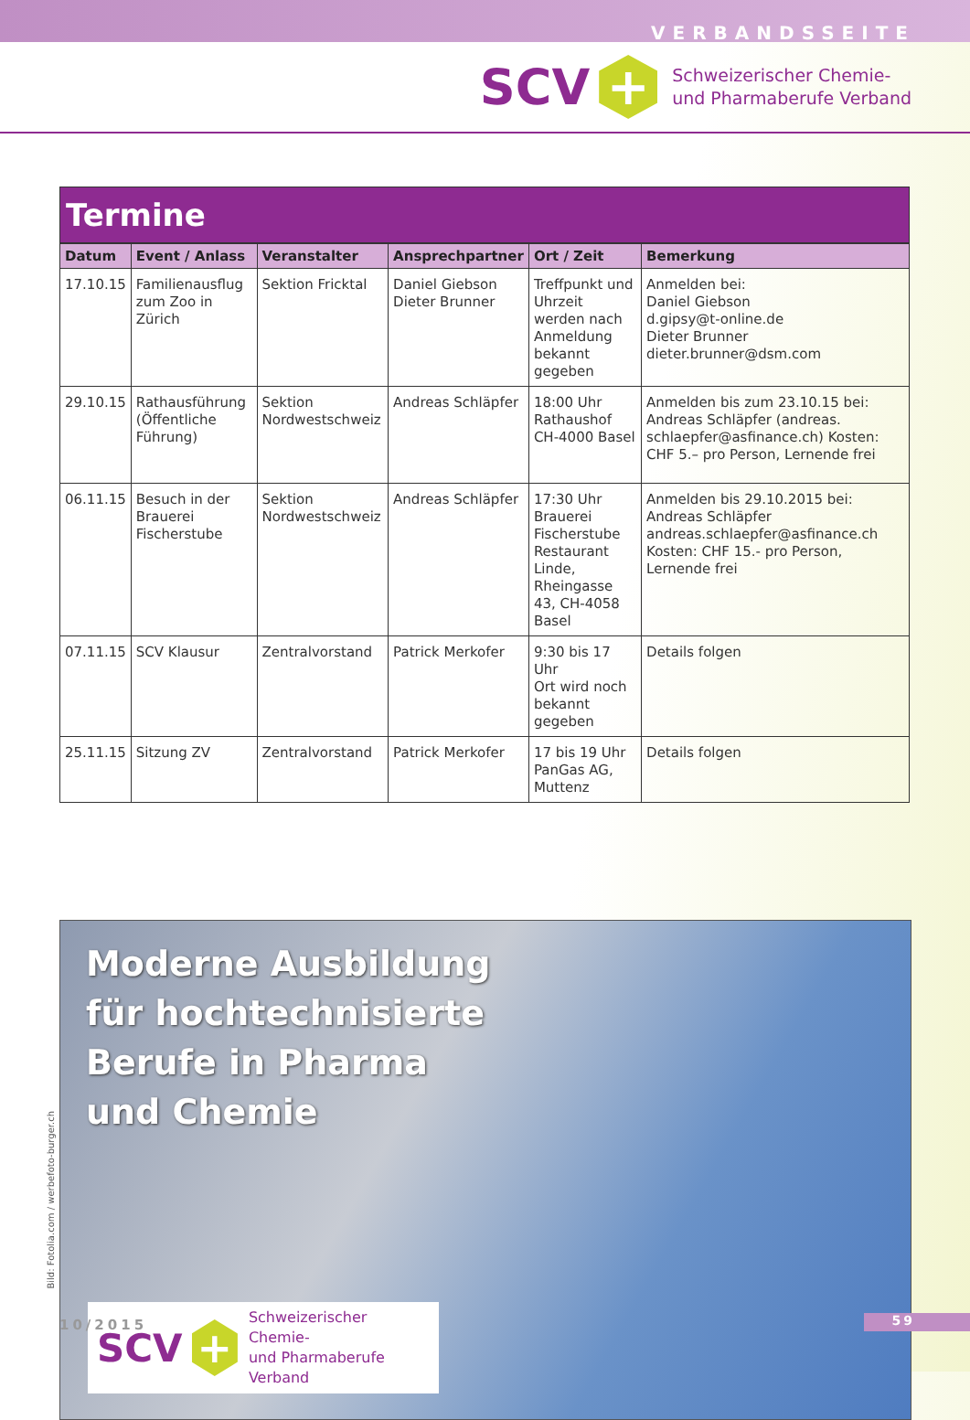VERBANDSSEITE
SCV
+
Schweizerischer Chemie-
und Pharmaberufe Verband
Termine
| Datum | Event / Anlass | Veranstalter | Ansprechpartner | Ort / Zeit | Bemerkung |
| --- | --- | --- | --- | --- | --- |
| 17.10.15 | Familienausflug zum Zoo in Zürich | Sektion Fricktal | Daniel Giebson Dieter Brunner | Treffpunkt und Uhrzeit werden nach Anmeldung bekannt gegeben | Anmelden bei: Daniel Giebson d.gipsy@t-online.de Dieter Brunner dieter.brunner@dsm.com |
| 29.10.15 | Rathausführung (Öffentliche Führung) | Sektion Nordwestschweiz | Andreas Schläpfer | 18:00 Uhr Rathaushof CH-4000 Basel | Anmelden bis zum 23.10.15 bei: Andreas Schläpfer (andreas. schlaepfer@asfinance.ch) Kosten: CHF 5.– pro Person, Lernende frei |
| 06.11.15 | Besuch in der Brauerei Fischerstube | Sektion Nordwestschweiz | Andreas Schläpfer | 17:30 Uhr Brauerei Fischerstube Restaurant Linde, Rheingasse 43, CH-4058 Basel | Anmelden bis 29.10.2015 bei: Andreas Schläpfer andreas.schlaepfer@asfinance.ch Kosten: CHF 15.- pro Person, Lernende frei |
| 07.11.15 | SCV Klausur | Zentralvorstand | Patrick Merkofer | 9:30 bis 17 Uhr Ort wird noch bekannt gegeben | Details folgen |
| 25.11.15 | Sitzung ZV | Zentralvorstand | Patrick Merkofer | 17 bis 19 Uhr PanGas AG, Muttenz | Details folgen |
Moderne Ausbildung
für hochtechnisierte
Berufe in Pharma
und Chemie
SCV
+
Schweizerischer Chemie-
und Pharmaberufe Verband
Bild: Fotolia.com / werbefoto-burger.ch
10/2015 59